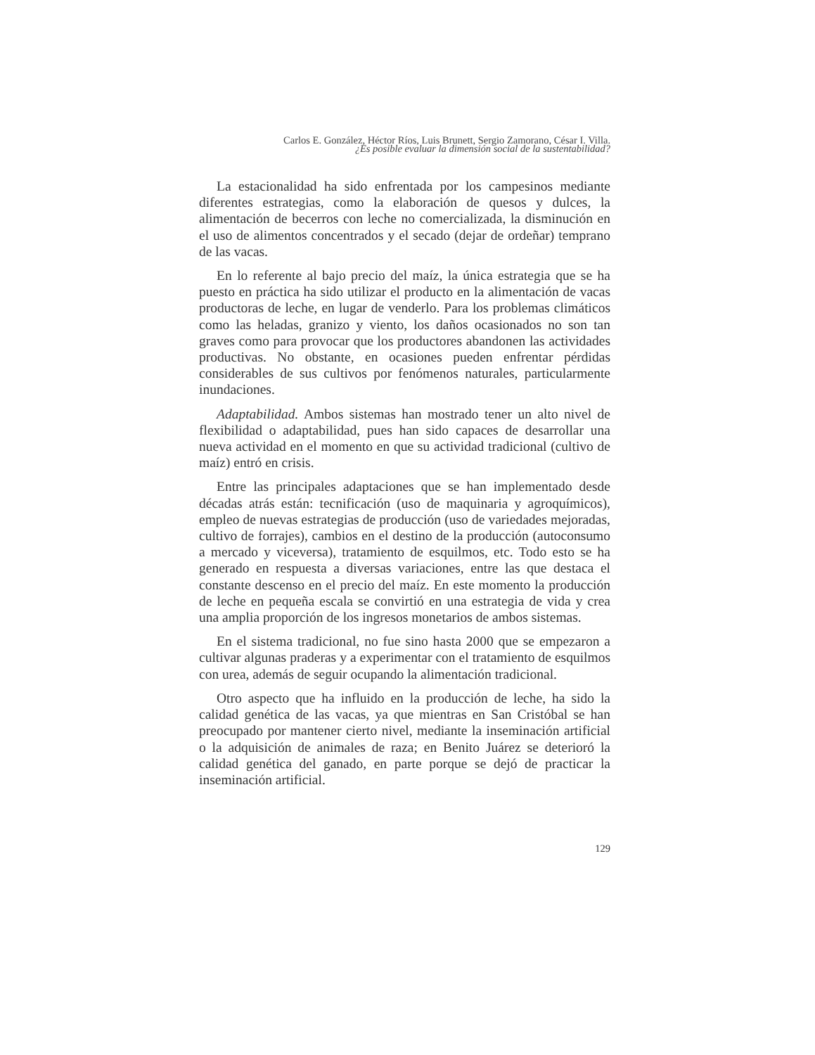Carlos E. González, Héctor Ríos, Luis Brunett, Sergio Zamorano, César I. Villa.
¿Es posible evaluar la dimensión social de la sustentabilidad?
La estacionalidad ha sido enfrentada por los campesinos mediante diferentes estrategias, como la elaboración de quesos y dulces, la alimentación de becerros con leche no comercializada, la disminución en el uso de alimentos concentrados y el secado (dejar de ordeñar) temprano de las vacas.
En lo referente al bajo precio del maíz, la única estrategia que se ha puesto en práctica ha sido utilizar el producto en la alimentación de vacas productoras de leche, en lugar de venderlo. Para los problemas climáticos como las heladas, granizo y viento, los daños ocasionados no son tan graves como para provocar que los productores abandonen las actividades productivas. No obstante, en ocasiones pueden enfrentar pérdidas considerables de sus cultivos por fenómenos naturales, particularmente inundaciones.
Adaptabilidad. Ambos sistemas han mostrado tener un alto nivel de flexibilidad o adaptabilidad, pues han sido capaces de desarrollar una nueva actividad en el momento en que su actividad tradicional (cultivo de maíz) entró en crisis.
Entre las principales adaptaciones que se han implementado desde décadas atrás están: tecnificación (uso de maquinaria y agroquímicos), empleo de nuevas estrategias de producción (uso de variedades mejoradas, cultivo de forrajes), cambios en el destino de la producción (autoconsumo a mercado y viceversa), tratamiento de esquilmos, etc. Todo esto se ha generado en respuesta a diversas variaciones, entre las que destaca el constante descenso en el precio del maíz. En este momento la producción de leche en pequeña escala se convirtió en una estrategia de vida y crea una amplia proporción de los ingresos monetarios de ambos sistemas.
En el sistema tradicional, no fue sino hasta 2000 que se empezaron a cultivar algunas praderas y a experimentar con el tratamiento de esquilmos con urea, además de seguir ocupando la alimentación tradicional.
Otro aspecto que ha influido en la producción de leche, ha sido la calidad genética de las vacas, ya que mientras en San Cristóbal se han preocupado por mantener cierto nivel, mediante la inseminación artificial o la adquisición de animales de raza; en Benito Juárez se deterioró la calidad genética del ganado, en parte porque se dejó de practicar la inseminación artificial.
129